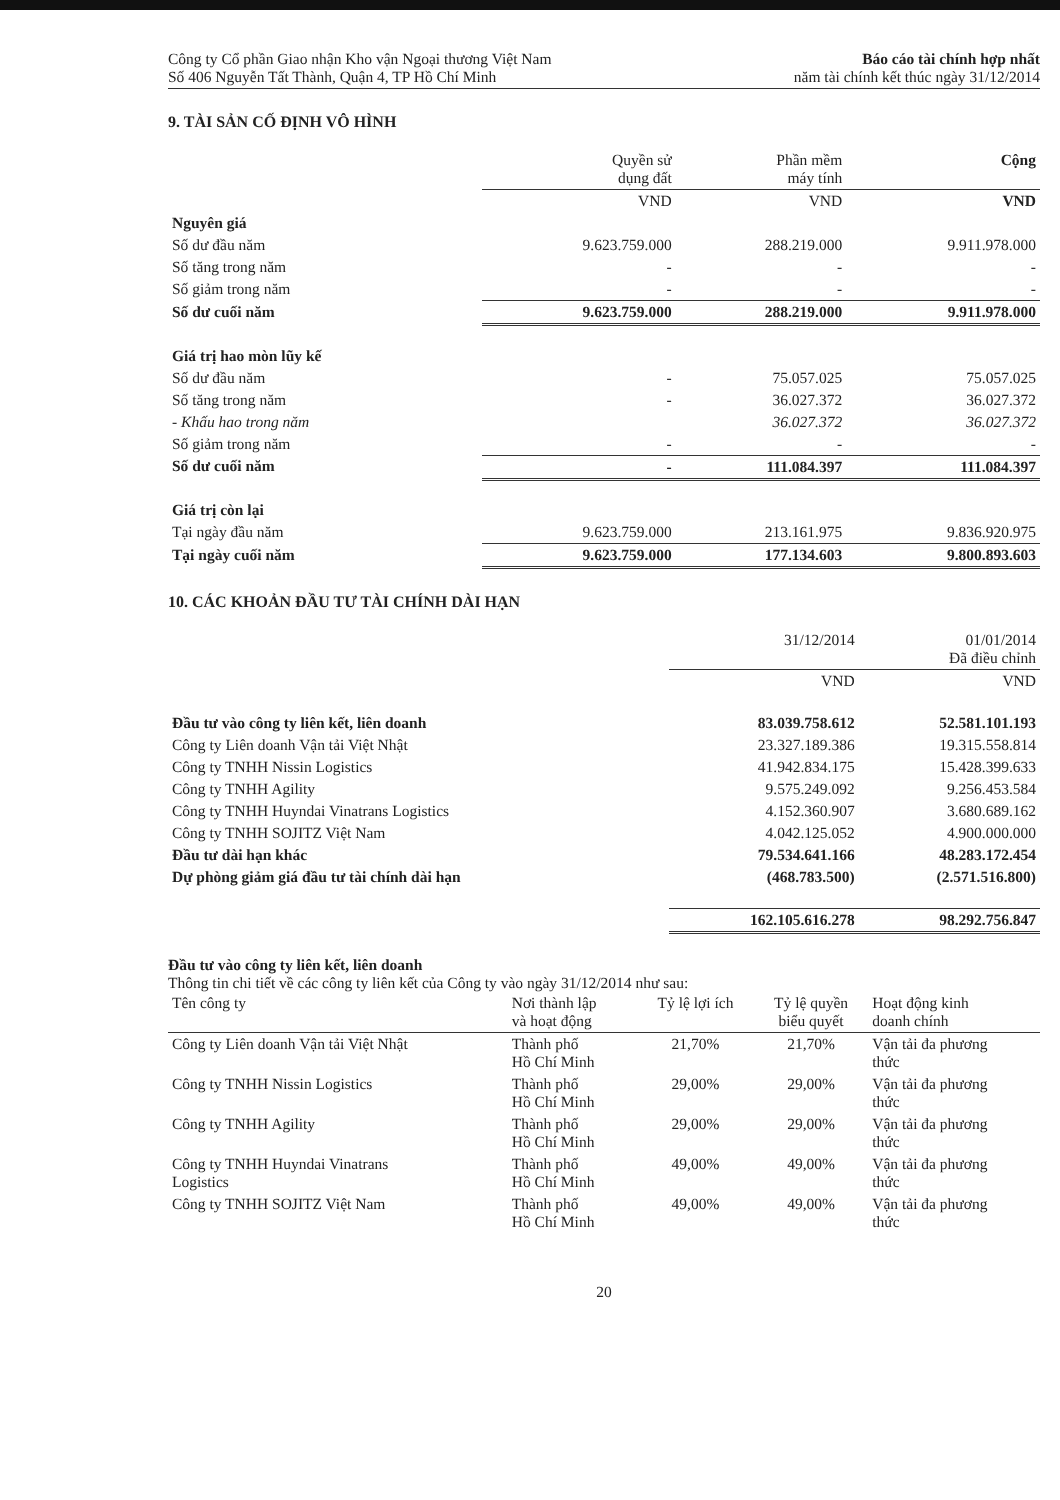Công ty Cổ phần Giao nhận Kho vận Ngoại thương Việt Nam
Số 406 Nguyễn Tất Thành, Quận 4, TP Hồ Chí Minh
Báo cáo tài chính hợp nhất
năm tài chính kết thúc ngày 31/12/2014
9. TÀI SẢN CỐ ĐỊNH VÔ HÌNH
| | Quyền sử dụng đất | Phần mềm máy tính | Cộng |
| --- | --- | --- | --- |
| | VND | VND | VND |
| Nguyên giá | | | |
| Số dư đầu năm | 9.623.759.000 | 288.219.000 | 9.911.978.000 |
| Số tăng trong năm | - | - | - |
| Số giảm trong năm | - | - | - |
| Số dư cuối năm | 9.623.759.000 | 288.219.000 | 9.911.978.000 |
| Giá trị hao mòn lũy kế | | | |
| Số dư đầu năm | - | 75.057.025 | 75.057.025 |
| Số tăng trong năm | - | 36.027.372 | 36.027.372 |
| - Khấu hao trong năm | | 36.027.372 | 36.027.372 |
| Số giảm trong năm | - | - | - |
| Số dư cuối năm | - | 111.084.397 | 111.084.397 |
| Giá trị còn lại | | | |
| Tại ngày đầu năm | 9.623.759.000 | 213.161.975 | 9.836.920.975 |
| Tại ngày cuối năm | 9.623.759.000 | 177.134.603 | 9.800.893.603 |
10. CÁC KHOẢN ĐẦU TƯ TÀI CHÍNH DÀI HẠN
| | 31/12/2014 | 01/01/2014 Đã điều chỉnh |
| --- | --- | --- |
| | VND | VND |
| Đầu tư vào công ty liên kết, liên doanh | 83.039.758.612 | 52.581.101.193 |
| Công ty Liên doanh Vận tải Việt Nhật | 23.327.189.386 | 19.315.558.814 |
| Công ty TNHH Nissin Logistics | 41.942.834.175 | 15.428.399.633 |
| Công ty TNHH Agility | 9.575.249.092 | 9.256.453.584 |
| Công ty TNHH Huyndai Vinatrans Logistics | 4.152.360.907 | 3.680.689.162 |
| Công ty TNHH SOJITZ Việt Nam | 4.042.125.052 | 4.900.000.000 |
| Đầu tư dài hạn khác | 79.534.641.166 | 48.283.172.454 |
| Dự phòng giảm giá đầu tư tài chính dài hạn | (468.783.500) | (2.571.516.800) |
| | 162.105.616.278 | 98.292.756.847 |
Đầu tư vào công ty liên kết, liên doanh
Thông tin chi tiết về các công ty liên kết của Công ty vào ngày 31/12/2014 như sau:
| Tên công ty | Nơi thành lập và hoạt động | Tỷ lệ lợi ích | Tỷ lệ quyền biểu quyết | Hoạt động kinh doanh chính |
| --- | --- | --- | --- | --- |
| Công ty Liên doanh Vận tải Việt Nhật | Thành phố Hồ Chí Minh | 21,70% | 21,70% | Vận tải đa phương thức |
| Công ty TNHH Nissin Logistics | Thành phố Hồ Chí Minh | 29,00% | 29,00% | Vận tải đa phương thức |
| Công ty TNHH Agility | Thành phố Hồ Chí Minh | 29,00% | 29,00% | Vận tải đa phương thức |
| Công ty TNHH Huyndai Vinatrans Logistics | Thành phố Hồ Chí Minh | 49,00% | 49,00% | Vận tải đa phương thức |
| Công ty TNHH SOJITZ Việt Nam | Thành phố Hồ Chí Minh | 49,00% | 49,00% | Vận tải đa phương thức |
20